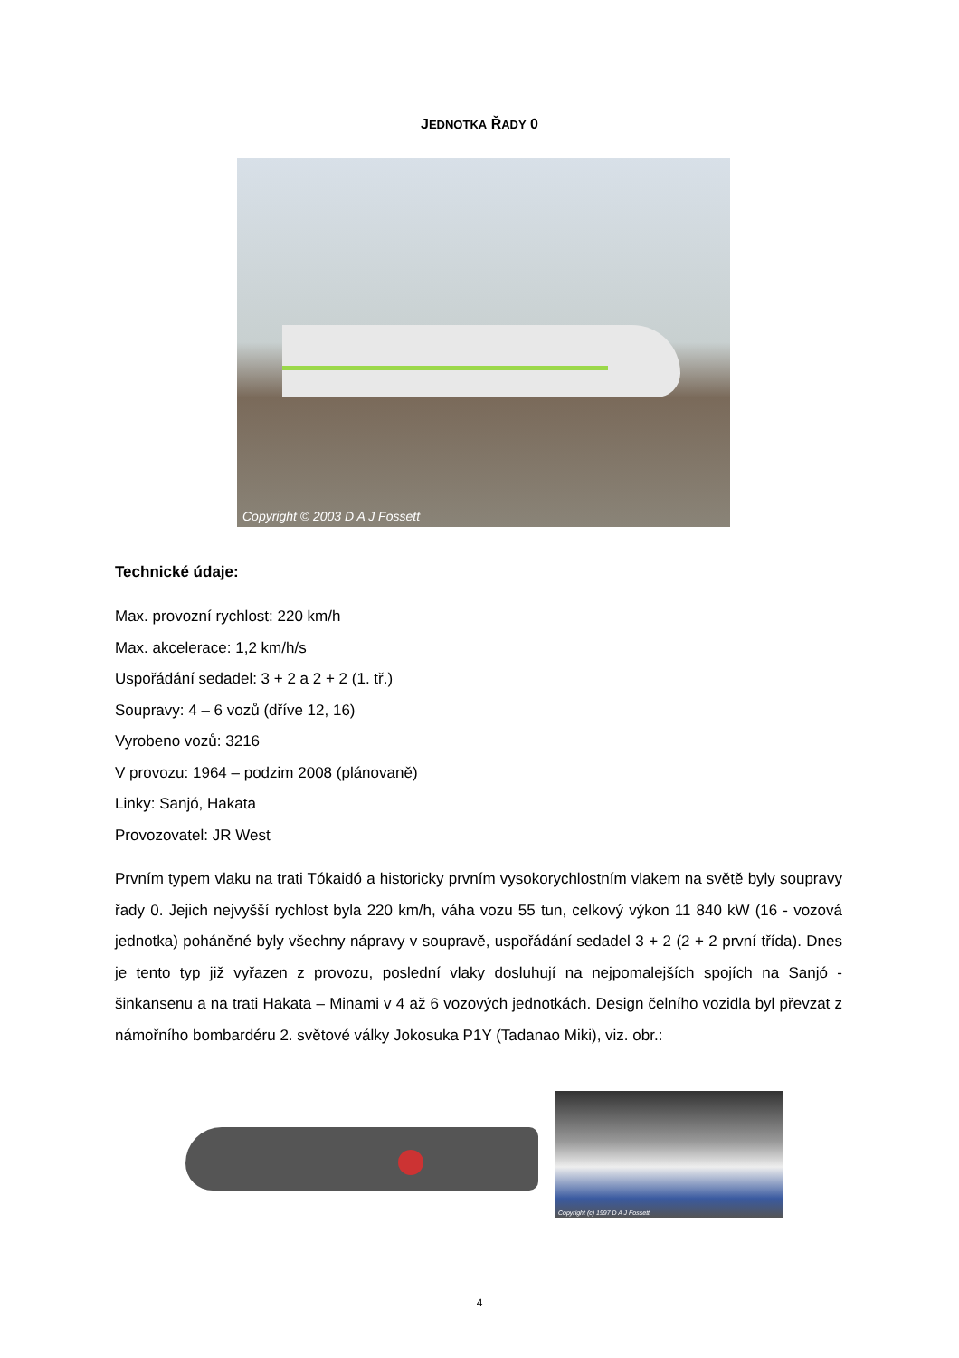JEDNOTKA ŘADY 0
Copyright © 2003 D A J Fossett
Technické údaje:
Max. provozní rychlost: 220 km/h
Max. akcelerace: 1,2 km/h/s
Uspořádání sedadel: 3 + 2 a 2 + 2 (1. tř.)
Soupravy: 4 – 6 vozů (dříve 12, 16)
Vyrobeno vozů: 3216
V provozu: 1964 – podzim 2008 (plánovaně)
Linky: Sanjó, Hakata
Provozovatel: JR West
Prvním typem vlaku na trati Tókaidó a historicky prvním vysokorychlostním vlakem na světě byly soupravy řady 0. Jejich nejvyšší rychlost byla 220 km/h, váha vozu 55 tun, celkový výkon 11 840 kW (16 - vozová jednotka) poháněné byly všechny nápravy v soupravě, uspořádání sedadel 3 + 2 (2 + 2 první třída). Dnes je tento typ již vyřazen z provozu, poslední vlaky dosluhují na nejpomalejších spojích na Sanjó - šinkansenu a na trati Hakata – Minami v 4 až 6 vozových jednotkách. Design čelního vozidla byl převzat z námořního bombardéru 2. světové války Jokosuka P1Y (Tadanao Miki), viz. obr.:
Copyright (c) 1997 D A J Fossett
4